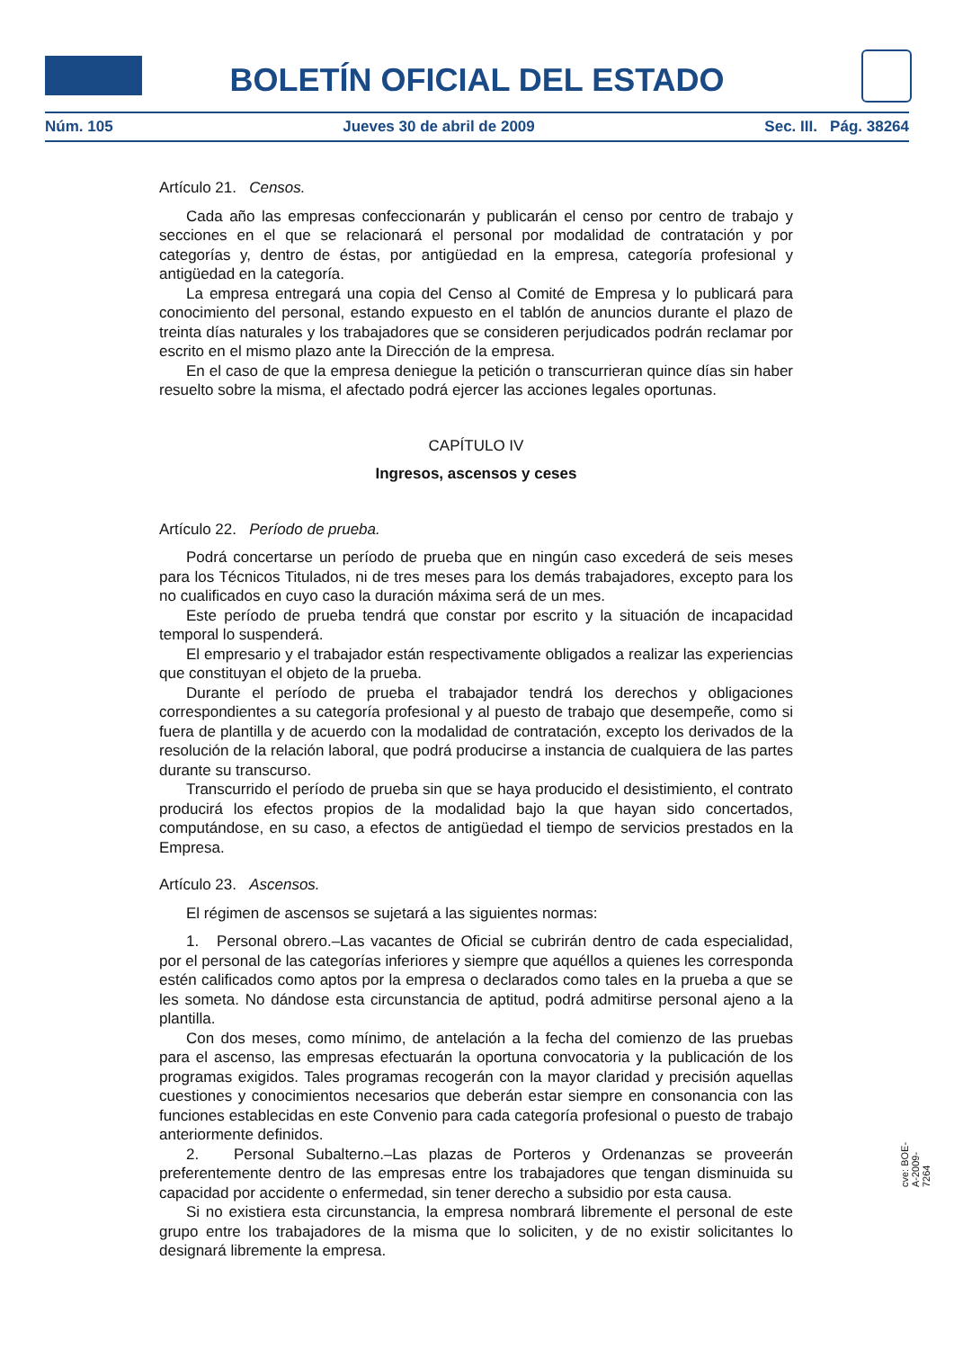BOLETÍN OFICIAL DEL ESTADO
Núm. 105 Jueves 30 de abril de 2009 Sec. III. Pág. 38264
Artículo 21. Censos.
Cada año las empresas confeccionarán y publicarán el censo por centro de trabajo y secciones en el que se relacionará el personal por modalidad de contratación y por categorías y, dentro de éstas, por antigüedad en la empresa, categoría profesional y antigüedad en la categoría.
La empresa entregará una copia del Censo al Comité de Empresa y lo publicará para conocimiento del personal, estando expuesto en el tablón de anuncios durante el plazo de treinta días naturales y los trabajadores que se consideren perjudicados podrán reclamar por escrito en el mismo plazo ante la Dirección de la empresa.
En el caso de que la empresa deniegue la petición o transcurrieran quince días sin haber resuelto sobre la misma, el afectado podrá ejercer las acciones legales oportunas.
CAPÍTULO IV
Ingresos, ascensos y ceses
Artículo 22. Período de prueba.
Podrá concertarse un período de prueba que en ningún caso excederá de seis meses para los Técnicos Titulados, ni de tres meses para los demás trabajadores, excepto para los no cualificados en cuyo caso la duración máxima será de un mes.
Este período de prueba tendrá que constar por escrito y la situación de incapacidad temporal lo suspenderá.
El empresario y el trabajador están respectivamente obligados a realizar las experiencias que constituyan el objeto de la prueba.
Durante el período de prueba el trabajador tendrá los derechos y obligaciones correspondientes a su categoría profesional y al puesto de trabajo que desempeñe, como si fuera de plantilla y de acuerdo con la modalidad de contratación, excepto los derivados de la resolución de la relación laboral, que podrá producirse a instancia de cualquiera de las partes durante su transcurso.
Transcurrido el período de prueba sin que se haya producido el desistimiento, el contrato producirá los efectos propios de la modalidad bajo la que hayan sido concertados, computándose, en su caso, a efectos de antigüedad el tiempo de servicios prestados en la Empresa.
Artículo 23. Ascensos.
El régimen de ascensos se sujetará a las siguientes normas:
1. Personal obrero.–Las vacantes de Oficial se cubrirán dentro de cada especialidad, por el personal de las categorías inferiores y siempre que aquéllos a quienes les corresponda estén calificados como aptos por la empresa o declarados como tales en la prueba a que se les someta. No dándose esta circunstancia de aptitud, podrá admitirse personal ajeno a la plantilla.
Con dos meses, como mínimo, de antelación a la fecha del comienzo de las pruebas para el ascenso, las empresas efectuarán la oportuna convocatoria y la publicación de los programas exigidos. Tales programas recogerán con la mayor claridad y precisión aquellas cuestiones y conocimientos necesarios que deberán estar siempre en consonancia con las funciones establecidas en este Convenio para cada categoría profesional o puesto de trabajo anteriormente definidos.
2. Personal Subalterno.–Las plazas de Porteros y Ordenanzas se proveerán preferentemente dentro de las empresas entre los trabajadores que tengan disminuida su capacidad por accidente o enfermedad, sin tener derecho a subsidio por esta causa.
Si no existiera esta circunstancia, la empresa nombrará libremente el personal de este grupo entre los trabajadores de la misma que lo soliciten, y de no existir solicitantes lo designará libremente la empresa.
cve: BOE-A-2009-7264